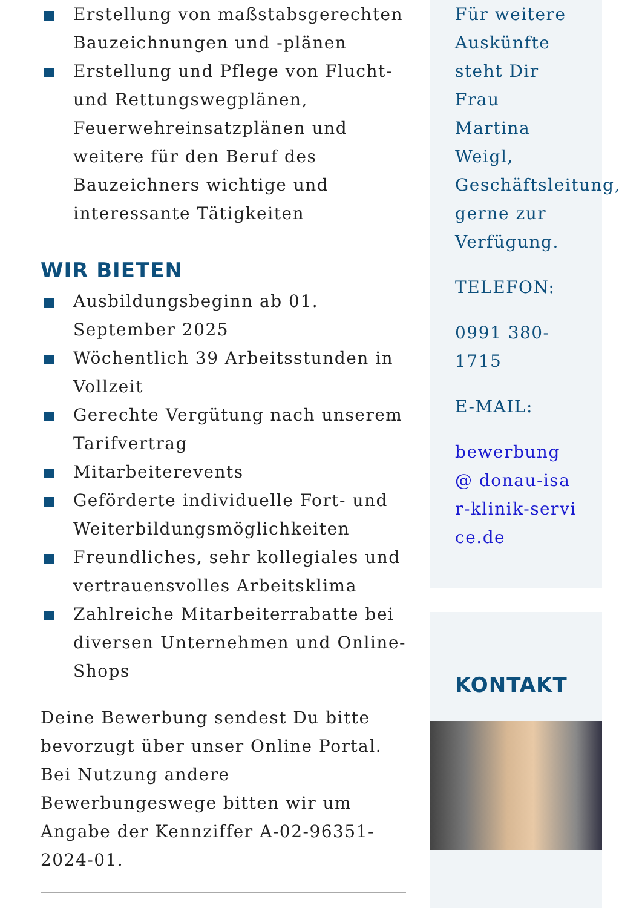Erstellung von maßstabsgerechten Bauzeichnungen und -plänen
Erstellung und Pflege von Flucht- und Rettungswegplänen, Feuerwehreinsatzplänen und weitere für den Beruf des Bauzeichners wichtige und interessante Tätigkeiten
WIR BIETEN
Ausbildungsbeginn ab 01. September 2025
Wöchentlich 39 Arbeitsstunden in Vollzeit
Gerechte Vergütung nach unserem Tarifvertrag
Mitarbeiterevents
Geförderte individuelle Fort- und Weiterbildungsmöglichkeiten
Freundliches, sehr kollegiales und vertrauensvolles Arbeitsklima
Zahlreiche Mitarbeiterrabatte bei diversen Unternehmen und Online-Shops
Deine Bewerbung sendest Du bitte bevorzugt über unser Online Portal. Bei Nutzung andere Bewerbungeswege bitten wir um Angabe der Kennziffer A-02-96351-2024-01.
Für weitere Auskünfte steht Dir Frau Martina Weigl, Geschäftsleitung, gerne zur Verfügung.
TELEFON:
0991 380-1715
E-MAIL:
bewerbung@ donau-isar-klinik-service.de
KONTAKT